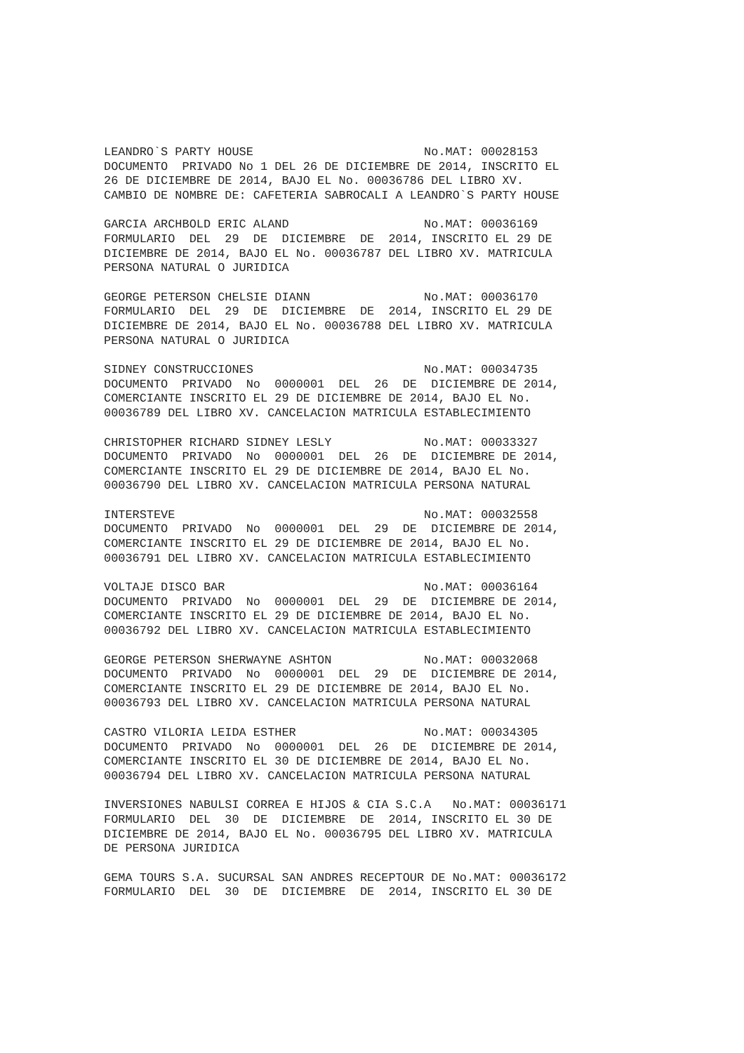LEANDRO`S PARTY HOUSE                        No.MAT: 00028153
DOCUMENTO  PRIVADO No 1 DEL 26 DE DICIEMBRE DE 2014, INSCRITO EL
26 DE DICIEMBRE DE 2014, BAJO EL No. 00036786 DEL LIBRO XV.
CAMBIO DE NOMBRE DE: CAFETERIA SABROCALI A LEANDRO`S PARTY HOUSE
GARCIA ARCHBOLD ERIC ALAND                   No.MAT: 00036169
FORMULARIO  DEL  29  DE  DICIEMBRE  DE  2014, INSCRITO EL 29 DE
DICIEMBRE DE 2014, BAJO EL No. 00036787 DEL LIBRO XV. MATRICULA
PERSONA NATURAL O JURIDICA
GEORGE PETERSON CHELSIE DIANN                No.MAT: 00036170
FORMULARIO  DEL  29  DE  DICIEMBRE  DE  2014, INSCRITO EL 29 DE
DICIEMBRE DE 2014, BAJO EL No. 00036788 DEL LIBRO XV. MATRICULA
PERSONA NATURAL O JURIDICA
SIDNEY CONSTRUCCIONES                        No.MAT: 00034735
DOCUMENTO  PRIVADO  No  0000001  DEL  26  DE  DICIEMBRE DE 2014,
COMERCIANTE INSCRITO EL 29 DE DICIEMBRE DE 2014, BAJO EL No.
00036789 DEL LIBRO XV. CANCELACION MATRICULA ESTABLECIMIENTO
CHRISTOPHER RICHARD SIDNEY LESLY             No.MAT: 00033327
DOCUMENTO  PRIVADO  No  0000001  DEL  26  DE  DICIEMBRE DE 2014,
COMERCIANTE INSCRITO EL 29 DE DICIEMBRE DE 2014, BAJO EL No.
00036790 DEL LIBRO XV. CANCELACION MATRICULA PERSONA NATURAL
INTERSTEVE                                   No.MAT: 00032558
DOCUMENTO  PRIVADO  No  0000001  DEL  29  DE  DICIEMBRE DE 2014,
COMERCIANTE INSCRITO EL 29 DE DICIEMBRE DE 2014, BAJO EL No.
00036791 DEL LIBRO XV. CANCELACION MATRICULA ESTABLECIMIENTO
VOLTAJE DISCO BAR                            No.MAT: 00036164
DOCUMENTO  PRIVADO  No  0000001  DEL  29  DE  DICIEMBRE DE 2014,
COMERCIANTE INSCRITO EL 29 DE DICIEMBRE DE 2014, BAJO EL No.
00036792 DEL LIBRO XV. CANCELACION MATRICULA ESTABLECIMIENTO
GEORGE PETERSON SHERWAYNE ASHTON             No.MAT: 00032068
DOCUMENTO  PRIVADO  No  0000001  DEL  29  DE  DICIEMBRE DE 2014,
COMERCIANTE INSCRITO EL 29 DE DICIEMBRE DE 2014, BAJO EL No.
00036793 DEL LIBRO XV. CANCELACION MATRICULA PERSONA NATURAL
CASTRO VILORIA LEIDA ESTHER                  No.MAT: 00034305
DOCUMENTO  PRIVADO  No  0000001  DEL  26  DE  DICIEMBRE DE 2014,
COMERCIANTE INSCRITO EL 30 DE DICIEMBRE DE 2014, BAJO EL No.
00036794 DEL LIBRO XV. CANCELACION MATRICULA PERSONA NATURAL
INVERSIONES NABULSI CORREA E HIJOS & CIA S.C.A   No.MAT: 00036171
FORMULARIO  DEL  30  DE  DICIEMBRE  DE  2014, INSCRITO EL 30 DE
DICIEMBRE DE 2014, BAJO EL No. 00036795 DEL LIBRO XV. MATRICULA
DE PERSONA JURIDICA
GEMA TOURS S.A. SUCURSAL SAN ANDRES RECEPTOUR DE No.MAT: 00036172
FORMULARIO  DEL  30  DE  DICIEMBRE  DE  2014, INSCRITO EL 30 DE